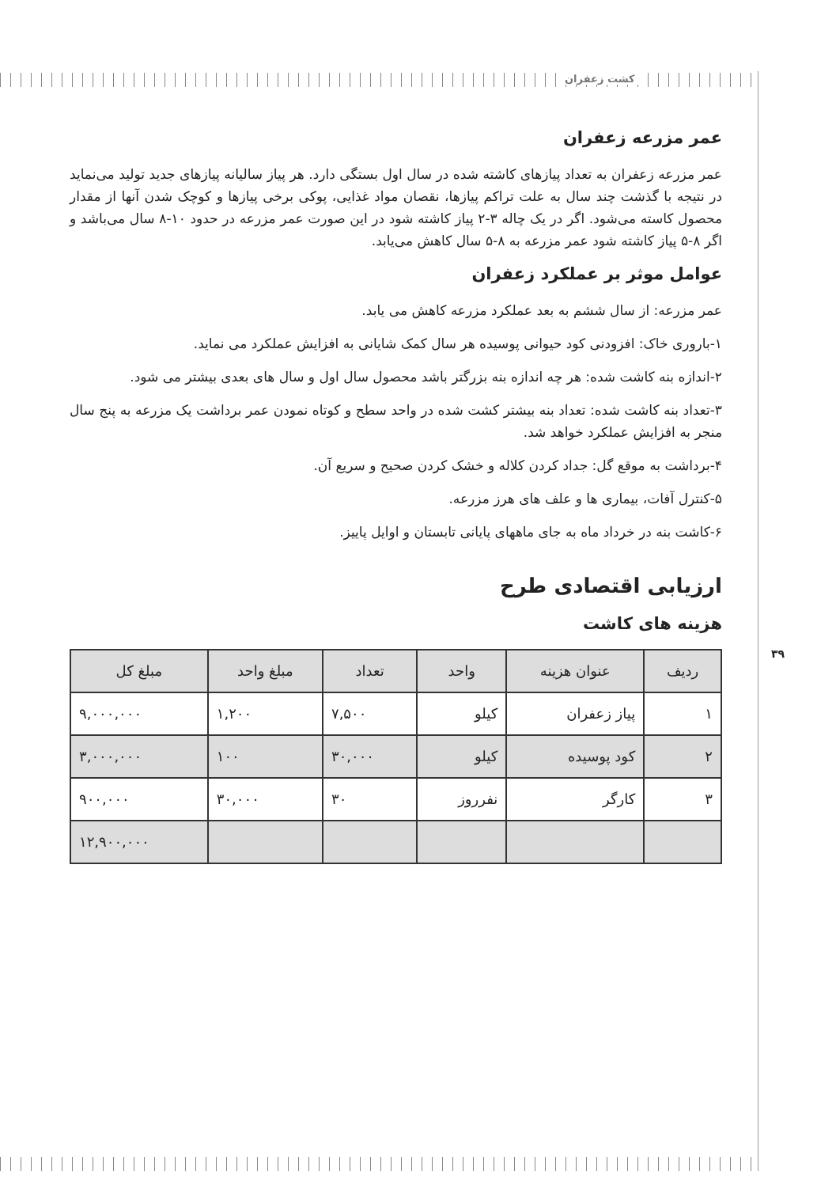کشت زعفران
عمر مزرعه زعفران
عمر مزرعه زعفران به تعداد پیازهای کاشته شده در سال اول بستگی دارد. هر پیاز سالیانه پیازهای جدید تولید می‌نماید در نتیجه با گذشت چند سال به علت تراکم پیازها، نقصان مواد غذایی، پوکی برخی پیازها و کوچک شدن آنها از مقدار محصول کاسته می‌شود. اگر در یک چاله ۳-۲ پیاز کاشته شود در این صورت عمر مزرعه در حدود ۱۰-۸ سال می‌باشد و اگر ۸-۵ پیاز کاشته شود عمر مزرعه به ۸-۵ سال کاهش می‌یابد.
عوامل موثر بر عملکرد زعفران
عمر مزرعه: از سال ششم به بعد عملکرد مزرعه کاهش می یابد.
۱-باروری خاک: افزودنی کود حیوانی پوسیده هر سال کمک شایانی به افزایش عملکرد می نماید.
۲-اندازه بنه کاشت شده: هر چه اندازه بنه بزرگتر باشد محصول سال اول و سال های بعدی بیشتر می شود.
۳-تعداد بنه کاشت شده: تعداد بنه بیشتر کشت شده در واحد سطح و کوتاه نمودن عمر برداشت یک مزرعه به پنج سال منجر به افزایش عملکرد خواهد شد.
۴-برداشت به موقع گل: جداد کردن کلاله و خشک کردن صحیح و سریع آن.
۵-کنترل آفات، بیماری ها و علف های هرز مزرعه.
۶-کاشت بنه در خرداد ماه به جای ماههای پایانی تابستان و اوایل پاییز.
ارزیابی اقتصادی طرح
هزینه های کاشت
| ردیف | عنوان هزینه | واحد | تعداد | مبلغ واحد | مبلغ کل |
| --- | --- | --- | --- | --- | --- |
| ۱ | پیاز زعفران | کیلو | ۷,۵۰۰ | ۱,۲۰۰ | ۹,۰۰۰,۰۰۰ |
| ۲ | کود پوسیده | کیلو | ۳۰,۰۰۰ | ۱۰۰ | ۳,۰۰۰,۰۰۰ |
| ۳ | کارگر | نفرروز | ۳۰ | ۳۰,۰۰۰ | ۹۰۰,۰۰۰ |
| | | | | | ۱۲,۹۰۰,۰۰۰ |
۳۹